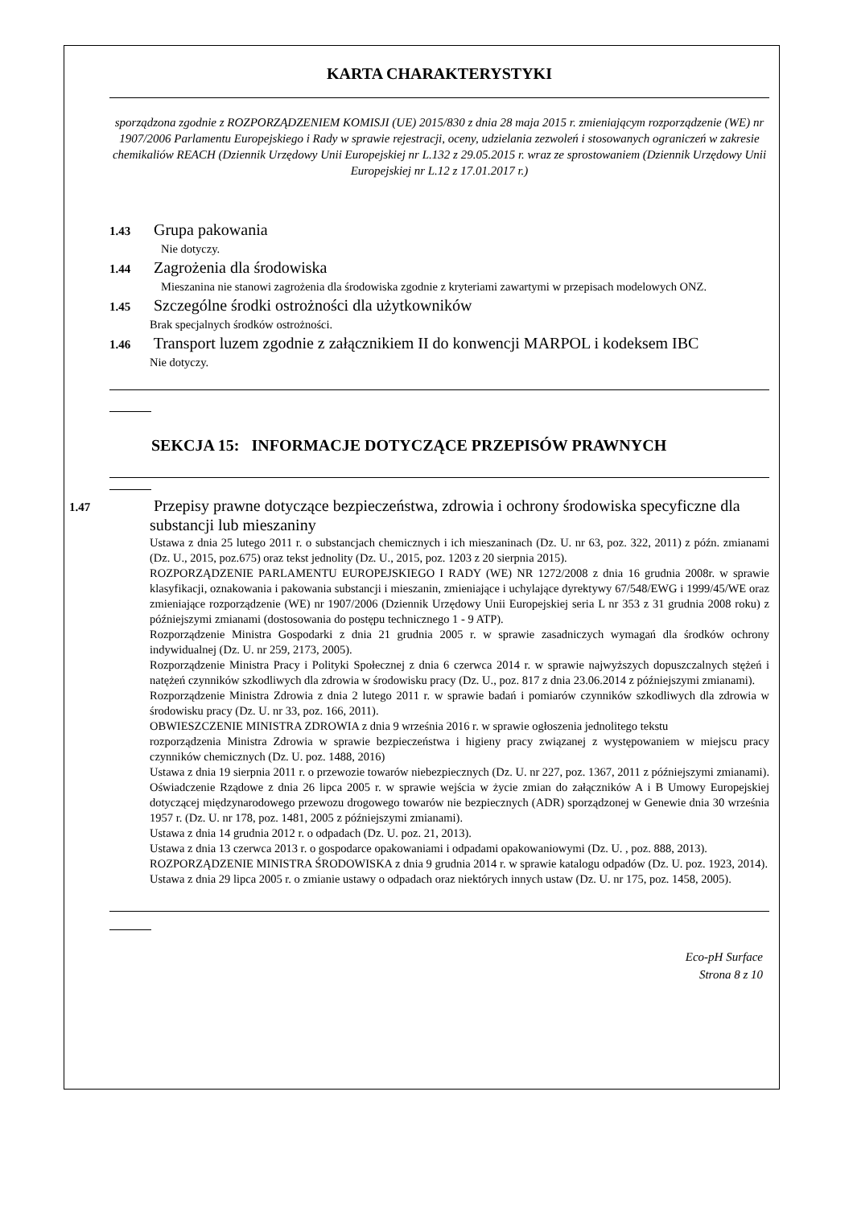KARTA CHARAKTERYSTYKI
sporządzona zgodnie z ROZPORZĄDZENIEM KOMISJI (UE) 2015/830 z dnia 28 maja 2015 r. zmieniającym rozporządzenie (WE) nr 1907/2006 Parlamentu Europejskiego i Rady w sprawie rejestracji, oceny, udzielania zezwoleń i stosowanych ograniczeń w zakresie chemikaliów REACH (Dziennik Urzędowy Unii Europejskiej nr L.132 z 29.05.2015 r. wraz ze sprostowaniem (Dziennik Urzędowy Unii Europejskiej nr L.12 z 17.01.2017 r.)
1.43 Grupa pakowania
Nie dotyczy.
1.44 Zagrożenia dla środowiska
Mieszanina nie stanowi zagrożenia dla środowiska zgodnie z kryteriami zawartymi w przepisach modelowych ONZ.
1.45 Szczególne środki ostrożności dla użytkowników
Brak specjalnych środków ostrożności.
1.46 Transport luzem zgodnie z załącznikiem II do konwencji MARPOL i kodeksem IBC
Nie dotyczy.
SEKCJA 15: INFORMACJE DOTYCZĄCE PRZEPISÓW PRAWNYCH
1.47 Przepisy prawne dotyczące bezpieczeństwa, zdrowia i ochrony środowiska specyficzne dla substancji lub mieszaniny
Ustawa z dnia 25 lutego 2011 r. o substancjach chemicznych i ich mieszaninach (Dz. U. nr 63, poz. 322, 2011) z późn. zmianami (Dz. U., 2015, poz.675) oraz tekst jednolity (Dz. U., 2015, poz. 1203 z 20 sierpnia 2015).
ROZPORZĄDZENIE PARLAMENTU EUROPEJSKIEGO I RADY (WE) NR 1272/2008 z dnia 16 grudnia 2008r. w sprawie klasyfikacji, oznakowania i pakowania substancji i mieszanin, zmieniające i uchylające dyrektywy 67/548/EWG i 1999/45/WE oraz zmieniające rozporządzenie (WE) nr 1907/2006 (Dziennik Urzędowy Unii Europejskiej seria L nr 353 z 31 grudnia 2008 roku) z późniejszymi zmianami (dostosowania do postępu technicznego 1 - 9 ATP).
Rozporządzenie Ministra Gospodarki z dnia 21 grudnia 2005 r. w sprawie zasadniczych wymagań dla środków ochrony indywidualnej (Dz. U. nr 259, 2173, 2005).
Rozporządzenie Ministra Pracy i Polityki Społecznej z dnia 6 czerwca 2014 r. w sprawie najwyższych dopuszczalnych stężeń i natężeń czynników szkodliwych dla zdrowia w środowisku pracy (Dz. U., poz. 817 z dnia 23.06.2014 z późniejszymi zmianami).
Rozporządzenie Ministra Zdrowia z dnia 2 lutego 2011 r. w sprawie badań i pomiarów czynników szkodliwych dla zdrowia w środowisku pracy (Dz. U. nr 33, poz. 166, 2011).
OBWIESZCZENIE MINISTRA ZDROWIA z dnia 9 września 2016 r. w sprawie ogłoszenia jednolitego tekstu
rozporządzenia Ministra Zdrowia w sprawie bezpieczeństwa i higieny pracy związanej z występowaniem w miejscu pracy czynników chemicznych (Dz. U. poz. 1488, 2016)
Ustawa z dnia 19 sierpnia 2011 r. o przewozie towarów niebezpiecznych (Dz. U. nr 227, poz. 1367, 2011 z późniejszymi zmianami).
Oświadczenie Rządowe z dnia 26 lipca 2005 r. w sprawie wejścia w życie zmian do załączników A i B Umowy Europejskiej dotyczącej międzynarodowego przewozu drogowego towarów nie bezpiecznych (ADR) sporządzonej w Genewie dnia 30 września 1957 r. (Dz. U. nr 178, poz. 1481, 2005 z późniejszymi zmianami).
Ustawa z dnia 14 grudnia 2012 r. o odpadach (Dz. U. poz. 21, 2013).
Ustawa z dnia 13 czerwca 2013 r. o gospodarce opakowaniami i odpadami opakowaniowymi (Dz. U. , poz. 888, 2013).
ROZPORZĄDZENIE MINISTRA ŚRODOWISKA z dnia 9 grudnia 2014 r. w sprawie katalogu odpadów (Dz. U. poz. 1923, 2014).
Ustawa z dnia 29 lipca 2005 r. o zmianie ustawy o odpadach oraz niektórych innych ustaw (Dz. U. nr 175, poz. 1458, 2005).
Eco-pH Surface
Strona 8 z 10